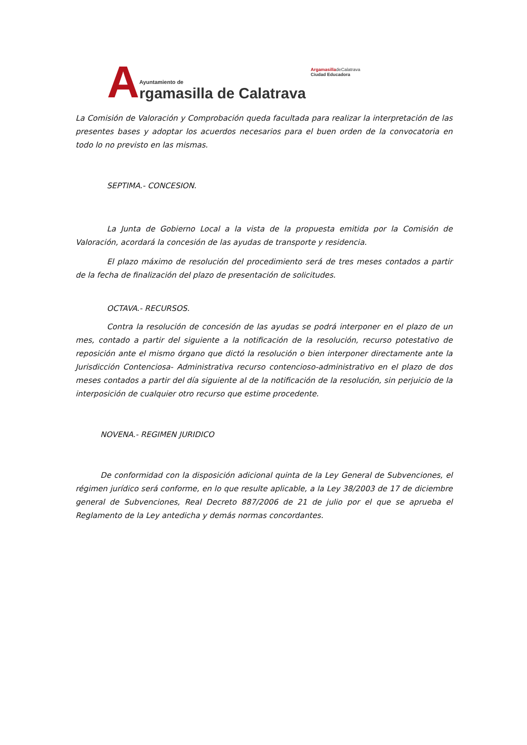A
Ayuntamiento de
rgamasilla de Calatrava
ArgamasilladeCalatrava
Ciudad Educadora
La Comisión de Valoración y Comprobación queda facultada para realizar la interpretación de las presentes bases y adoptar los acuerdos necesarios para el buen orden de la convocatoria en todo lo no previsto en las mismas.
SEPTIMA.- CONCESION.
La Junta de Gobierno Local a la vista de la propuesta emitida por la Comisión de Valoración, acordará la concesión de las ayudas de transporte y residencia.
El plazo máximo de resolución del procedimiento será de tres meses contados a partir de la fecha de finalización del plazo de presentación de solicitudes.
OCTAVA.- RECURSOS.
Contra la resolución de concesión de las ayudas se podrá interponer en el plazo de un mes, contado a partir del siguiente a la notificación de la resolución, recurso potestativo de reposición ante el mismo órgano que dictó la resolución o bien interponer directamente ante la Jurisdicción Contenciosa- Administrativa recurso contencioso-administrativo en el plazo de dos meses contados a partir del día siguiente al de la notificación de la resolución, sin perjuicio de la interposición de cualquier otro recurso que estime procedente.
NOVENA.- REGIMEN JURIDICO
De conformidad con la disposición adicional quinta de la Ley General de Subvenciones, el régimen jurídico será conforme, en lo que resulte aplicable, a la Ley 38/2003 de 17 de diciembre general de Subvenciones, Real Decreto 887/2006 de 21 de julio por el que se aprueba el Reglamento de la Ley antedicha y demás normas concordantes.